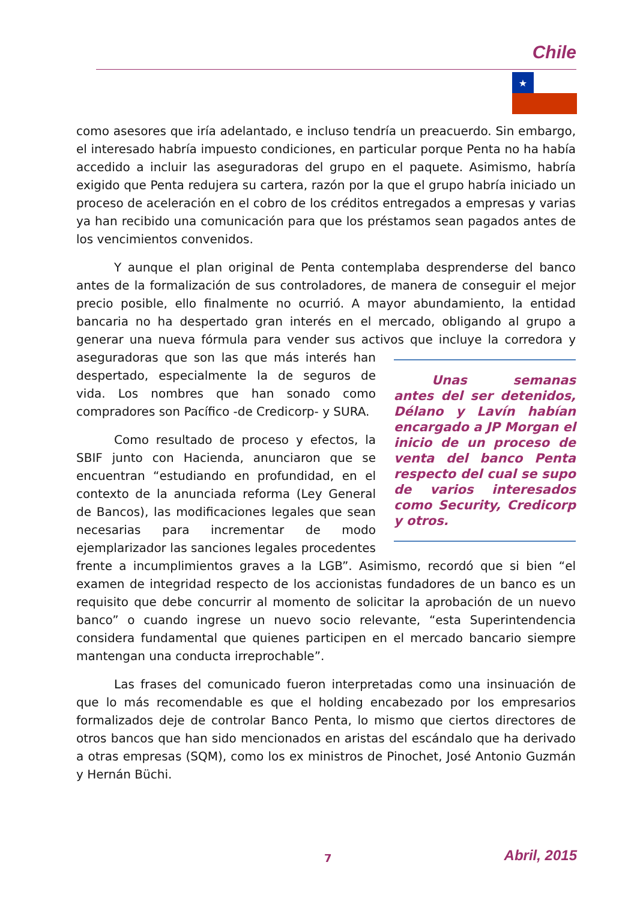Chile
★
como asesores que iría adelantado, e incluso tendría un preacuerdo. Sin embargo, el interesado habría impuesto condiciones, en particular porque Penta no ha había accedido a incluir las aseguradoras del grupo en el paquete. Asimismo, habría exigido que Penta redujera su cartera, razón por la que el grupo habría iniciado un proceso de aceleración en el cobro de los créditos entregados a empresas y varias ya han recibido una comunicación para que los préstamos sean pagados antes de los vencimientos convenidos.
Y aunque el plan original de Penta contemplaba desprenderse del banco antes de la formalización de sus controladores, de manera de conseguir el mejor precio posible, ello finalmente no ocurrió. A mayor abundamiento, la entidad bancaria no ha despertado gran interés en el mercado, obligando al grupo a generar una nueva fórmula para vender sus activos que incluye la corredora y aseguradoras que son las que más interés Unas semanas antes del ser detenidos, Délano y Lavín habían encargado a JP Morgan el inicio de un proceso de venta del banco Penta respecto del cual se supo de varios interesados como Security, Credicorp y otros. han despertado, especialmente la de seguros de vida. Los nombres que han sonado como compradores son Pacífico -de Credicorp- y SURA.
Como resultado de proceso y efectos, la SBIF junto con Hacienda, anunciaron que se encuentran “estudiando en profundidad, en el contexto de la anunciada reforma (Ley General de Bancos), las modificaciones legales que sean necesarias para incrementar de modo ejemplarizador las sanciones legales procedentes frente a incumplimientos graves a la LGB”. Asimismo, recordó que si bien “el examen de integridad respecto de los accionistas fundadores de un banco es un requisito que debe concurrir al momento de solicitar la aprobación de un nuevo banco” o cuando ingrese un nuevo socio relevante, “esta Superintendencia considera fundamental que quienes participen en el mercado bancario siempre mantengan una conducta irreprochable”.
Las frases del comunicado fueron interpretadas como una insinuación de que lo más recomendable es que el holding encabezado por los empresarios formalizados deje de controlar Banco Penta, lo mismo que ciertos directores de otros bancos que han sido mencionados en aristas del escándalo que ha derivado a otras empresas (SQM), como los ex ministros de Pinochet, José Antonio Guzmán y Hernán Büchi.
7 Abril, 2015